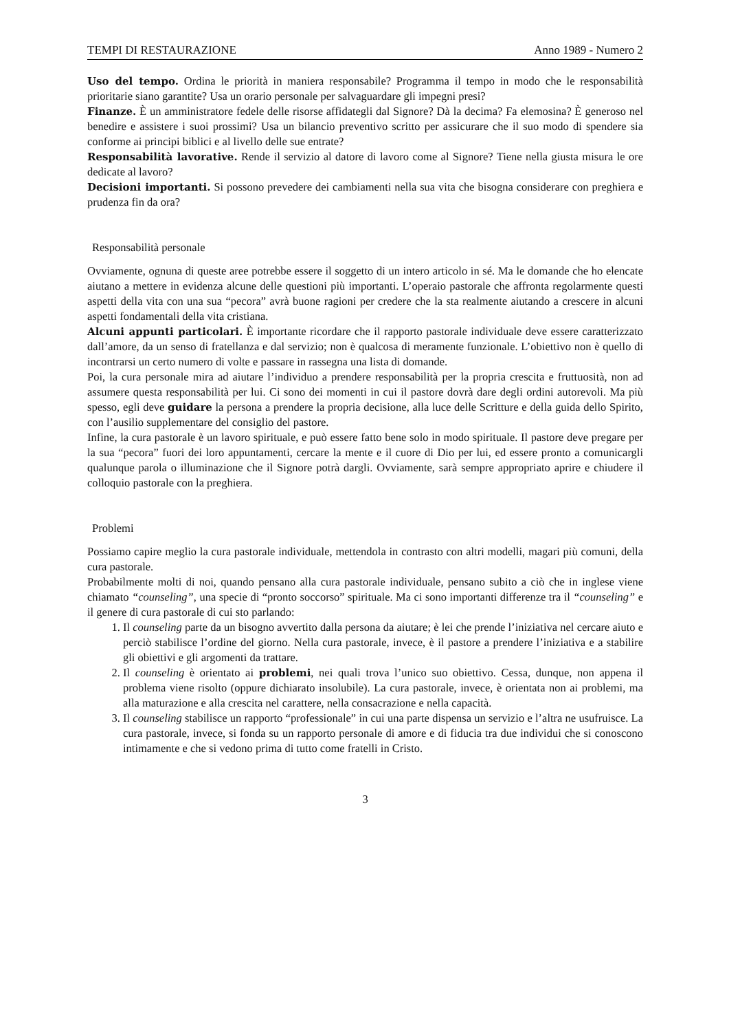TEMPI DI RESTAURAZIONE Anno 1989 - Numero 2
Uso del tempo. Ordina le priorità in maniera responsabile? Programma il tempo in modo che le responsabilità prioritarie siano garantite? Usa un orario personale per salvaguardare gli impegni presi?
Finanze. È un amministratore fedele delle risorse affidategli dal Signore? Dà la decima? Fa elemosina? È generoso nel benedire e assistere i suoi prossimi? Usa un bilancio preventivo scritto per assicurare che il suo modo di spendere sia conforme ai principi biblici e al livello delle sue entrate?
Responsabilità lavorative. Rende il servizio al datore di lavoro come al Signore? Tiene nella giusta misura le ore dedicate al lavoro?
Decisioni importanti. Si possono prevedere dei cambiamenti nella sua vita che bisogna considerare con preghiera e prudenza fin da ora?
Responsabilità personale
Ovviamente, ognuna di queste aree potrebbe essere il soggetto di un intero articolo in sé. Ma le domande che ho elencate aiutano a mettere in evidenza alcune delle questioni più importanti. L’operaio pastorale che affronta regolarmente questi aspetti della vita con una sua “pecora” avrà buone ragioni per credere che la sta realmente aiutando a crescere in alcuni aspetti fondamentali della vita cristiana.
Alcuni appunti particolari. È importante ricordare che il rapporto pastorale individuale deve essere caratterizzato dall’amore, da un senso di fratellanza e dal servizio; non è qualcosa di meramente funzionale. L’obiettivo non è quello di incontrarsi un certo numero di volte e passare in rassegna una lista di domande.
Poi, la cura personale mira ad aiutare l’individuo a prendere responsabilità per la propria crescita e fruttuosità, non ad assumere questa responsabilità per lui. Ci sono dei momenti in cui il pastore dovrà dare degli ordini autorevoli. Ma più spesso, egli deve guidare la persona a prendere la propria decisione, alla luce delle Scritture e della guida dello Spirito, con l’ausilio supplementare del consiglio del pastore.
Infine, la cura pastorale è un lavoro spirituale, e può essere fatto bene solo in modo spirituale. Il pastore deve pregare per la sua “pecora” fuori dei loro appuntamenti, cercare la mente e il cuore di Dio per lui, ed essere pronto a comunicargli qualunque parola o illuminazione che il Signore potrà dargli. Ovviamente, sarà sempre appropriato aprire e chiudere il colloquio pastorale con la preghiera.
Problemi
Possiamo capire meglio la cura pastorale individuale, mettendola in contrasto con altri modelli, magari più comuni, della cura pastorale.
Probabilmente molti di noi, quando pensano alla cura pastorale individuale, pensano subito a ciò che in inglese viene chiamato “counseling”, una specie di “pronto soccorso” spirituale. Ma ci sono importanti differenze tra il “counseling” e il genere di cura pastorale di cui sto parlando:
1. Il counseling parte da un bisogno avvertito dalla persona da aiutare; è lei che prende l’iniziativa nel cercare aiuto e perciò stabilisce l’ordine del giorno. Nella cura pastorale, invece, è il pastore a prendere l’iniziativa e a stabilire gli obiettivi e gli argomenti da trattare.
2. Il counseling è orientato ai problemi, nei quali trova l’unico suo obiettivo. Cessa, dunque, non appena il problema viene risolto (oppure dichiarato insolubile). La cura pastorale, invece, è orientata non ai problemi, ma alla maturazione e alla crescita nel carattere, nella consacrazione e nella capacità.
3. Il counseling stabilisce un rapporto “professionale” in cui una parte dispensa un servizio e l’altra ne usufruisce. La cura pastorale, invece, si fonda su un rapporto personale di amore e di fiducia tra due individui che si conoscono intimamente e che si vedono prima di tutto come fratelli in Cristo.
3